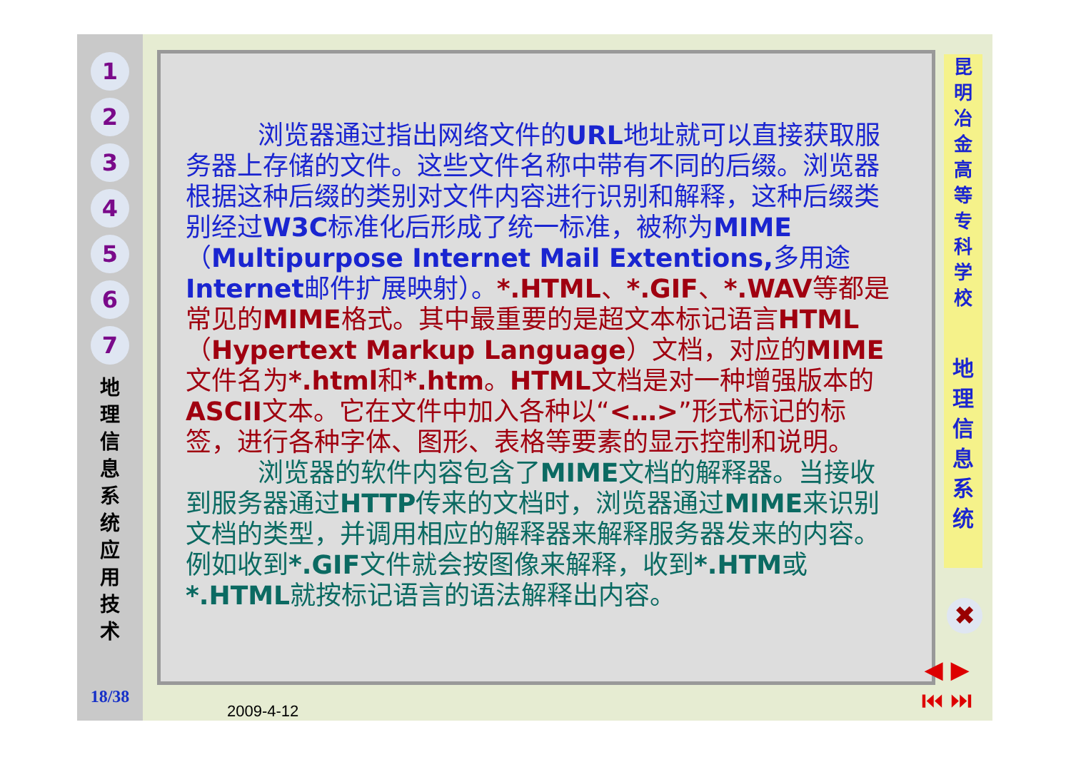1
2
3
4
5
6
7
地 理 信 息 系 统 应 用 技 术
18/38
浏览器通过指出网络文件的URL地址就可以直接获取服务器上存储的文件。这些文件名称中带有不同的后缀。浏览器根据这种后缀的类别对文件内容进行识别和解释，这种后缀类别经过W3C标准化后形成了统一标准，被称为MIME（Multipurpose Internet Mail Extentions, 多用途Internet邮件扩展映射）。*.HTML、*.GIF、*.WAV等都是常见的MIME格式。其中最重要的是超文本标记语言HTML（Hypertext Markup Language）文档，对应的MIME文件名为*.html和*.htm。HTML文档是对一种增强版本的ASCII文本。它在文件中加入各种以“<…>”形式标记的标签，进行各种字体、图形、表格等要素的显示控制和说明。
浏览器的软件内容包含了MIME文档的解释器。当接收到服务器通过HTTP传来的文档时，浏览器通过MIME来识别文档的类型，并调用相应的解释器来解释服务器发来的内容。例如收到*.GIF文件就会按图像来解释，收到*.HTM或*.HTML就按标记语言的语法解释出内容。
2009-4-12
昆
明
冶
金
高
等
专
科
学
校
地
理
信
息
系
统
✖
◀ ▶
⏮ ⏭